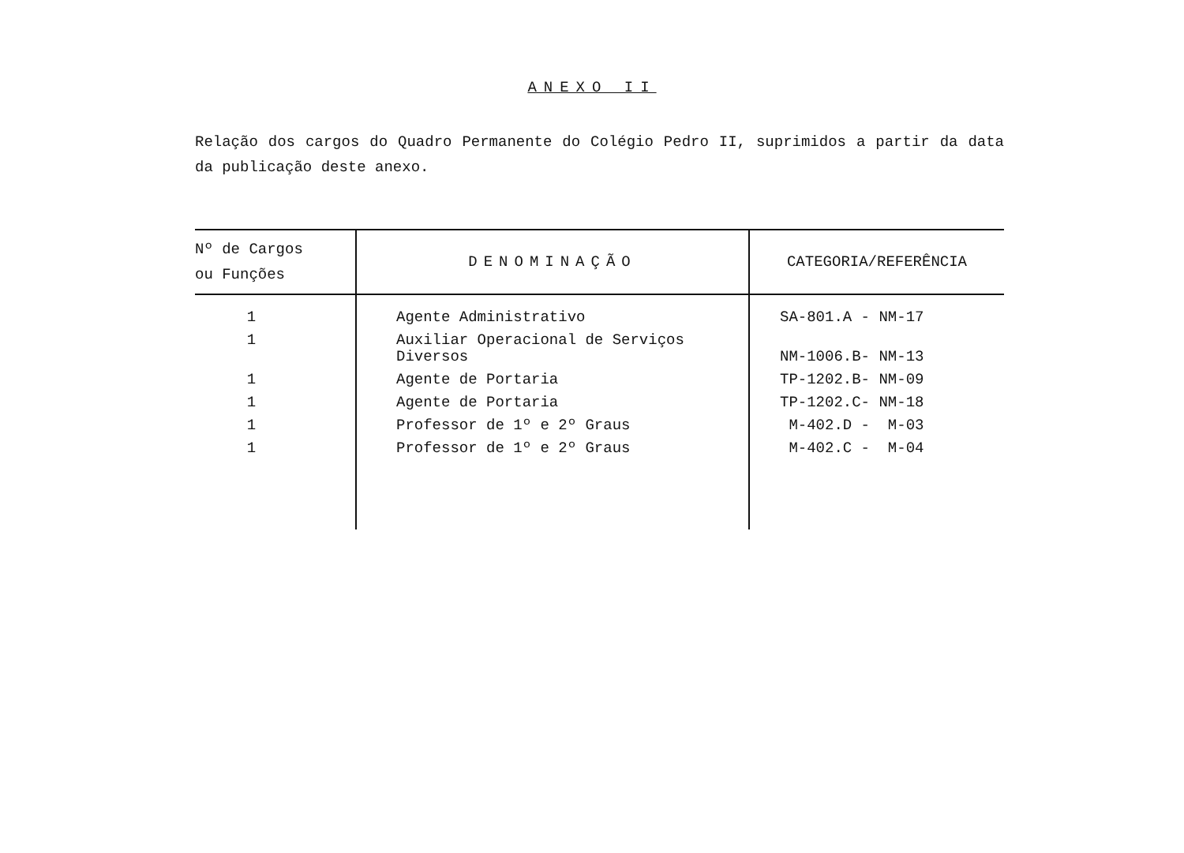ANEXO II
Relação dos cargos do Quadro Permanente do Colégio Pedro II, suprimidos a partir da data da publicação deste anexo.
| Nº de Cargos ou Funções | DENOMINAÇÃO | CATEGORIA/REFERÊNCIA |
| --- | --- | --- |
| 1 | Agente Administrativo | SA-801.A - NM-17 |
| 1 | Auxiliar Operacional de Serviços Diversos | NM-1006.B- NM-13 |
| 1 | Agente de Portaria | TP-1202.B- NM-09 |
| 1 | Agente de Portaria | TP-1202.C- NM-18 |
| 1 | Professor de 1º e 2º Graus | M-402.D - M-03 |
| 1 | Professor de 1º e 2º Graus | M-402.C - M-04 |